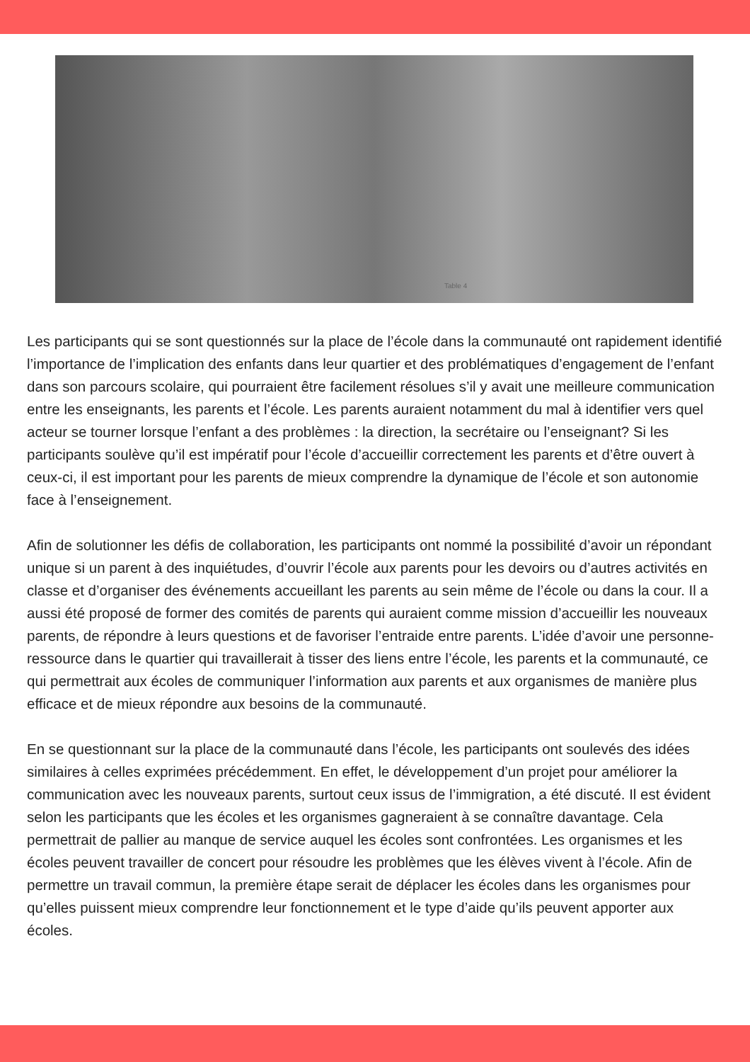Table 4
Les participants qui se sont questionnés sur la place de l’école dans la communauté ont rapidement identifié l’importance de l’implication des enfants dans leur quartier et des problématiques d’engagement de l’enfant dans son parcours scolaire, qui pourraient être facilement résolues s’il y avait une meilleure communication entre les enseignants, les parents et l’école. Les parents auraient notamment du mal à identifier vers quel acteur se tourner lorsque l’enfant a des problèmes : la direction, la secrétaire ou l’enseignant? Si les participants soulève qu’il est impératif pour l’école d’accueillir correctement les parents et d’être ouvert à ceux-ci, il est important pour les parents de mieux comprendre la dynamique de l’école et son autonomie face à l’enseignement.
Afin de solutionner les défis de collaboration, les participants ont nommé la possibilité d’avoir un répondant unique si un parent à des inquiétudes, d’ouvrir l’école aux parents pour les devoirs ou d’autres activités en classe et d’organiser des événements accueillant les parents au sein même de l’école ou dans la cour. Il a aussi été proposé de former des comités de parents qui auraient comme mission d’accueillir les nouveaux parents, de répondre à leurs questions et de favoriser l’entraide entre parents. L’idée d’avoir une personne-ressource dans le quartier qui travaillerait à tisser des liens entre l’école, les parents et la communauté, ce qui permettrait aux écoles de communiquer l’information aux parents et aux organismes de manière plus efficace et de mieux répondre aux besoins de la communauté.
En se questionnant sur la place de la communauté dans l’école, les participants ont soulevés des idées similaires à celles exprimées précédemment. En effet, le développement d’un projet pour améliorer la communication avec les nouveaux parents, surtout ceux issus de l’immigration, a été discuté. Il est évident selon les participants que les écoles et les organismes gagneraient à se connaître davantage. Cela permettrait de pallier au manque de service auquel les écoles sont confrontées. Les organismes et les écoles peuvent travailler de concert pour résoudre les problèmes que les élèves vivent à l’école. Afin de permettre un travail commun, la première étape serait de déplacer les écoles dans les organismes pour qu’elles puissent mieux comprendre leur fonctionnement et le type d’aide qu’ils peuvent apporter aux écoles.